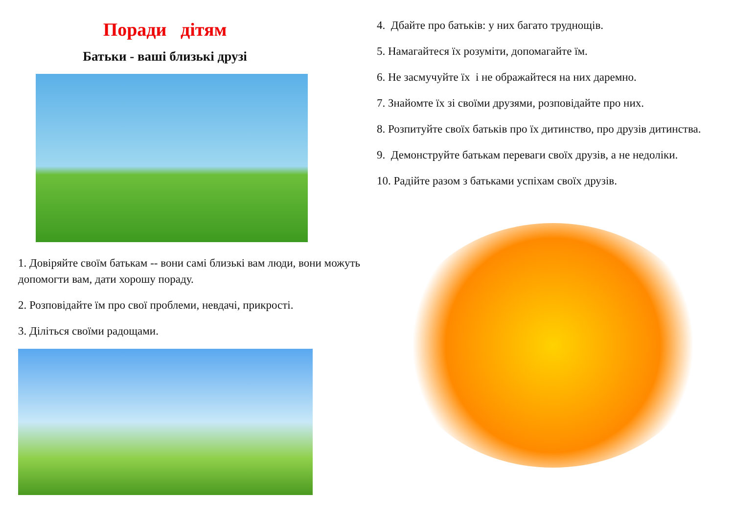Поради дітям
Батьки - ваші близькі друзі
1. Довіряйте своїм батькам -- вони самі близькі вам люди, вони можуть допомогти вам, дати хорошу пораду.
2. Розповідайте їм про свої проблеми, невдачі, прикрості.
3. Діліться своїми радощами.
4. Дбайте про батьків: у них багато труднощів.
5. Намагайтеся їх розуміти, допомагайте їм.
6. Не засмучуйте їх і не ображайтеся на них даремно.
7. Знайомте їх зі своїми друзями, розповідайте про них.
8. Розпитуйте своїх батьків про їх дитинство, про друзів дитинства.
9. Демонструйте батькам переваги своїх друзів, а не недоліки.
10. Радійте разом з батьками успіхам своїх друзів.